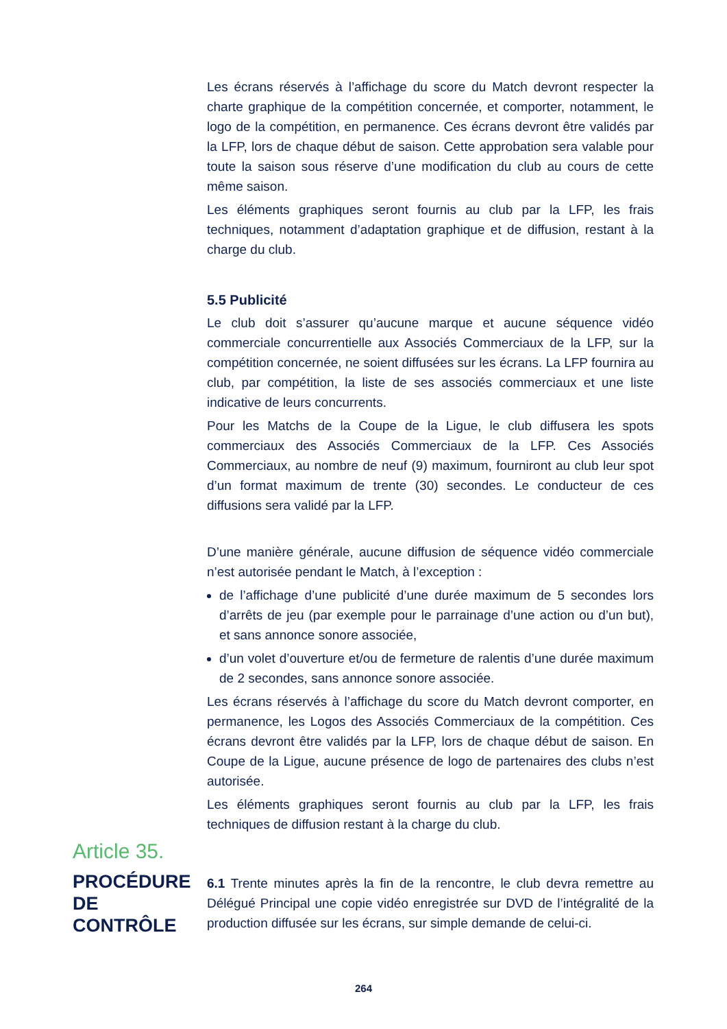Les écrans réservés à l’affichage du score du Match devront respecter la charte graphique de la compétition concernée, et comporter, notamment, le logo de la compétition, en permanence. Ces écrans devront être validés par la LFP, lors de chaque début de saison. Cette approbation sera valable pour toute la saison sous réserve d’une modification du club au cours de cette même saison.
Les éléments graphiques seront fournis au club par la LFP, les frais techniques, notamment d’adaptation graphique et de diffusion, restant à la charge du club.
5.5 Publicité
Le club doit s’assurer qu’aucune marque et aucune séquence vidéo commerciale concurrentielle aux Associés Commerciaux de la LFP, sur la compétition concernée, ne soient diffusées sur les écrans. La LFP fournira au club, par compétition, la liste de ses associés commerciaux et une liste indicative de leurs concurrents.
Pour les Matchs de la Coupe de la Ligue, le club diffusera les spots commerciaux des Associés Commerciaux de la LFP. Ces Associés Commerciaux, au nombre de neuf (9) maximum, fourniront au club leur spot d’un format maximum de trente (30) secondes. Le conducteur de ces diffusions sera validé par la LFP.
D’une manière générale, aucune diffusion de séquence vidéo commerciale n’est autorisée pendant le Match, à l’exception :
de l’affichage d’une publicité d’une durée maximum de 5 secondes lors d’arrêts de jeu (par exemple pour le parrainage d’une action ou d’un but), et sans annonce sonore associée,
d’un volet d’ouverture et/ou de fermeture de ralentis d’une durée maximum de 2 secondes, sans annonce sonore associée.
Les écrans réservés à l’affichage du score du Match devront comporter, en permanence, les Logos des Associés Commerciaux de la compétition. Ces écrans devront être validés par la LFP, lors de chaque début de saison. En Coupe de la Ligue, aucune présence de logo de partenaires des clubs n’est autorisée.
Les éléments graphiques seront fournis au club par la LFP, les frais techniques de diffusion restant à la charge du club.
Article 35.
PROCÉDURE
DE CONTRÔLE
6.1 Trente minutes après la fin de la rencontre, le club devra remettre au Délégué Principal une copie vidéo enregistrée sur DVD de l’intégralité de la production diffusée sur les écrans, sur simple demande de celui-ci.
264